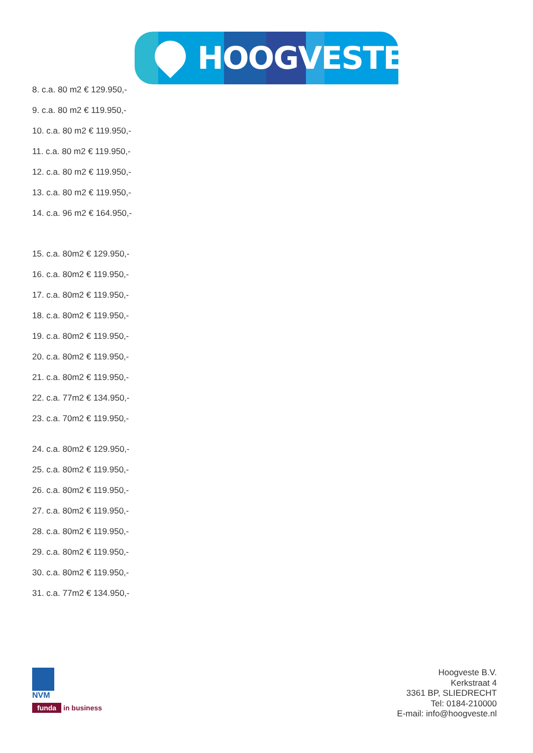HOOGVESTE
8. c.a. 80 m2 € 129.950,-
9. c.a. 80 m2 € 119.950,-
10. c.a. 80 m2 € 119.950,-
11. c.a. 80 m2 € 119.950,-
12. c.a. 80 m2 € 119.950,-
13. c.a. 80 m2 € 119.950,-
14. c.a. 96 m2 € 164.950,-
15. c.a. 80m2 € 129.950,-
16. c.a. 80m2 € 119.950,-
17. c.a. 80m2 € 119.950,-
18. c.a. 80m2 € 119.950,-
19. c.a. 80m2 € 119.950,-
20. c.a. 80m2 € 119.950,-
21. c.a. 80m2 € 119.950,-
22. c.a. 77m2 € 134.950,-
23. c.a. 70m2 € 119.950,-
24. c.a. 80m2 € 129.950,-
25. c.a. 80m2 € 119.950,-
26. c.a. 80m2 € 119.950,-
27. c.a. 80m2 € 119.950,-
28. c.a. 80m2 € 119.950,-
29. c.a. 80m2 € 119.950,-
30. c.a. 80m2 € 119.950,-
31. c.a. 77m2 € 134.950,-
NVM
funda in business
Hoogveste B.V.
Kerkstraat 4
3361 BP, SLIEDRECHT
Tel: 0184-210000
E-mail: info@hoogveste.nl